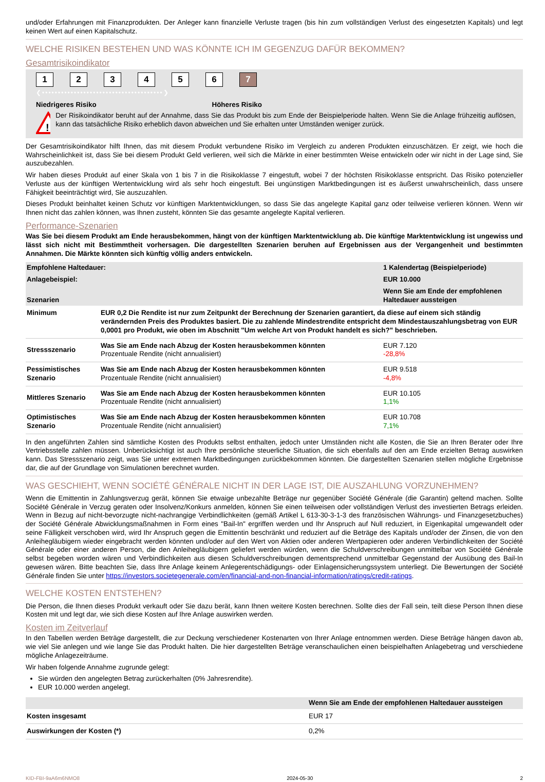und/oder Erfahrungen mit Finanzprodukten. Der Anleger kann finanzielle Verluste tragen (bis hin zum vollständigen Verlust des eingesetzten Kapitals) und legt keinen Wert auf einen Kapitalschutz.
WELCHE RISIKEN BESTEHEN UND WAS KÖNNTE ICH IM GEGENZUG DAFÜR BEKOMMEN?
Gesamtrisikoindikator
123456 7
❮••••••••••••••••••••••••••••••••••••••❯
Niedrigeres Risiko Höheres Risiko
!
Der Risikoindikator beruht auf der Annahme, dass Sie das Produkt bis zum Ende der Beispielperiode halten. Wenn Sie die Anlage frühzeitig auflösen, kann das tatsächliche Risiko erheblich davon abweichen und Sie erhalten unter Umständen weniger zurück.
Der Gesamtrisikoindikator hilft Ihnen, das mit diesem Produkt verbundene Risiko im Vergleich zu anderen Produkten einzuschätzen. Er zeigt, wie hoch die Wahrscheinlichkeit ist, dass Sie bei diesem Produkt Geld verlieren, weil sich die Märkte in einer bestimmten Weise entwickeln oder wir nicht in der Lage sind, Sie auszubezahlen.
Wir haben dieses Produkt auf einer Skala von 1 bis 7 in die Risikoklasse 7 eingestuft, wobei 7 der höchsten Risikoklasse entspricht. Das Risiko potenzieller Verluste aus der künftigen Wertentwicklung wird als sehr hoch eingestuft. Bei ungünstigen Marktbedingungen ist es äußerst unwahrscheinlich, dass unsere Fähigkeit beeinträchtigt wird, Sie auszuzahlen.
Dieses Produkt beinhaltet keinen Schutz vor künftigen Marktentwicklungen, so dass Sie das angelegte Kapital ganz oder teilweise verlieren können. Wenn wir Ihnen nicht das zahlen können, was Ihnen zusteht, könnten Sie das gesamte angelegte Kapital verlieren.
Performance-Szenarien
Was Sie bei diesem Produkt am Ende herausbekommen, hängt von der künftigen Marktentwicklung ab. Die künftige Marktentwicklung ist ungewiss und lässt sich nicht mit Bestimmtheit vorhersagen. Die dargestellten Szenarien beruhen auf Ergebnissen aus der Vergangenheit und bestimmten Annahmen. Die Märkte könnten sich künftig völlig anders entwickeln.
| Empfohlene Haltedauer: | | 1 Kalendertag (Beispielperiode) |
| --- | --- | --- |
| Anlagebeispiel: | | EUR 10.000 |
| Szenarien | | Wenn Sie am Ende der empfohlenen Haltedauer aussteigen |
| Minimum | EUR 0,2 Die Rendite ist nur zum Zeitpunkt der Berechnung der Szenarien garantiert, da diese auf einem sich ständig verändernden Preis des Produktes basiert. Die zu zahlende Mindestrendite entspricht dem Mindestauszahlungsbetrag von EUR 0,0001 pro Produkt, wie oben im Abschnitt "Um welche Art von Produkt handelt es sich?" beschrieben. | |
| Stressszenario | Was Sie am Ende nach Abzug der Kosten herausbekommen könnten Prozentuale Rendite (nicht annualisiert) | EUR 7.120 -28,8% |
| Pessimistisches Szenario | Was Sie am Ende nach Abzug der Kosten herausbekommen könnten Prozentuale Rendite (nicht annualisiert) | EUR 9.518 -4,8% |
| Mittleres Szenario | Was Sie am Ende nach Abzug der Kosten herausbekommen könnten Prozentuale Rendite (nicht annualisiert) | EUR 10.105 1,1% |
| Optimistisches Szenario | Was Sie am Ende nach Abzug der Kosten herausbekommen könnten Prozentuale Rendite (nicht annualisiert) | EUR 10.708 7,1% |
In den angeführten Zahlen sind sämtliche Kosten des Produkts selbst enthalten, jedoch unter Umständen nicht alle Kosten, die Sie an Ihren Berater oder Ihre Vertriebsstelle zahlen müssen. Unberücksichtigt ist auch Ihre persönliche steuerliche Situation, die sich ebenfalls auf den am Ende erzielten Betrag auswirken kann. Das Stressszenario zeigt, was Sie unter extremen Marktbedingungen zurückbekommen könnten. Die dargestellten Szenarien stellen mögliche Ergebnisse dar, die auf der Grundlage von Simulationen berechnet wurden.
WAS GESCHIEHT, WENN SOCIÉTÉ GÉNÉRALE NICHT IN DER LAGE IST, DIE AUSZAHLUNG VORZUNEHMEN?
Wenn die Emittentin in Zahlungsverzug gerät, können Sie etwaige unbezahlte Beträge nur gegenüber Société Générale (die Garantin) geltend machen. Sollte Société Générale in Verzug geraten oder Insolvenz/Konkurs anmelden, können Sie einen teilweisen oder vollständigen Verlust des investierten Betrags erleiden. Wenn in Bezug auf nicht-bevorzugte nicht-nachrangige Verbindlichkeiten (gemäß Artikel L 613-30-3-1-3 des französischen Währungs- und Finanzgesetzbuches) der Société Générale Abwicklungsmaßnahmen in Form eines "Bail-In" ergriffen werden und Ihr Anspruch auf Null reduziert, in Eigenkapital umgewandelt oder seine Fälligkeit verschoben wird, wird Ihr Anspruch gegen die Emittentin beschränkt und reduziert auf die Beträge des Kapitals und/oder der Zinsen, die von den Anleihegläubigern wieder eingebracht werden könnten und/oder auf den Wert von Aktien oder anderen Wertpapieren oder anderen Verbindlichkeiten der Société Générale oder einer anderen Person, die den Anleihegläubigern geliefert werden würden, wenn die Schuldverschreibungen unmittelbar von Société Générale selbst begeben worden wären und Verbindlichkeiten aus diesen Schuldverschreibungen dementsprechend unmittelbar Gegenstand der Ausübung des Bail-In gewesen wären. Bitte beachten Sie, dass Ihre Anlage keinem Anlegerentschädigungs- oder Einlagensicherungssystem unterliegt. Die Bewertungen der Société Générale finden Sie unter https://investors.societegenerale.com/en/financial-and-non-financial-information/ratings/credit-ratings.
WELCHE KOSTEN ENTSTEHEN?
Die Person, die Ihnen dieses Produkt verkauft oder Sie dazu berät, kann Ihnen weitere Kosten berechnen. Sollte dies der Fall sein, teilt diese Person Ihnen diese Kosten mit und legt dar, wie sich diese Kosten auf Ihre Anlage auswirken werden.
Kosten im Zeitverlauf
In den Tabellen werden Beträge dargestellt, die zur Deckung verschiedener Kostenarten von Ihrer Anlage entnommen werden. Diese Beträge hängen davon ab, wie viel Sie anlegen und wie lange Sie das Produkt halten. Die hier dargestellten Beträge veranschaulichen einen beispielhaften Anlagebetrag und verschiedene mögliche Anlagezeiträume.
Wir haben folgende Annahme zugrunde gelegt:
Sie würden den angelegten Betrag zurückerhalten (0% Jahresrendite).
EUR 10.000 werden angelegt.
| | Wenn Sie am Ende der empfohlenen Haltedauer aussteigen |
| --- | --- |
| Kosten insgesamt | EUR 17 |
| Auswirkungen der Kosten (*) | 0,2% |
KID-FBI-9aA6m6NMO8 2024-05-30 2